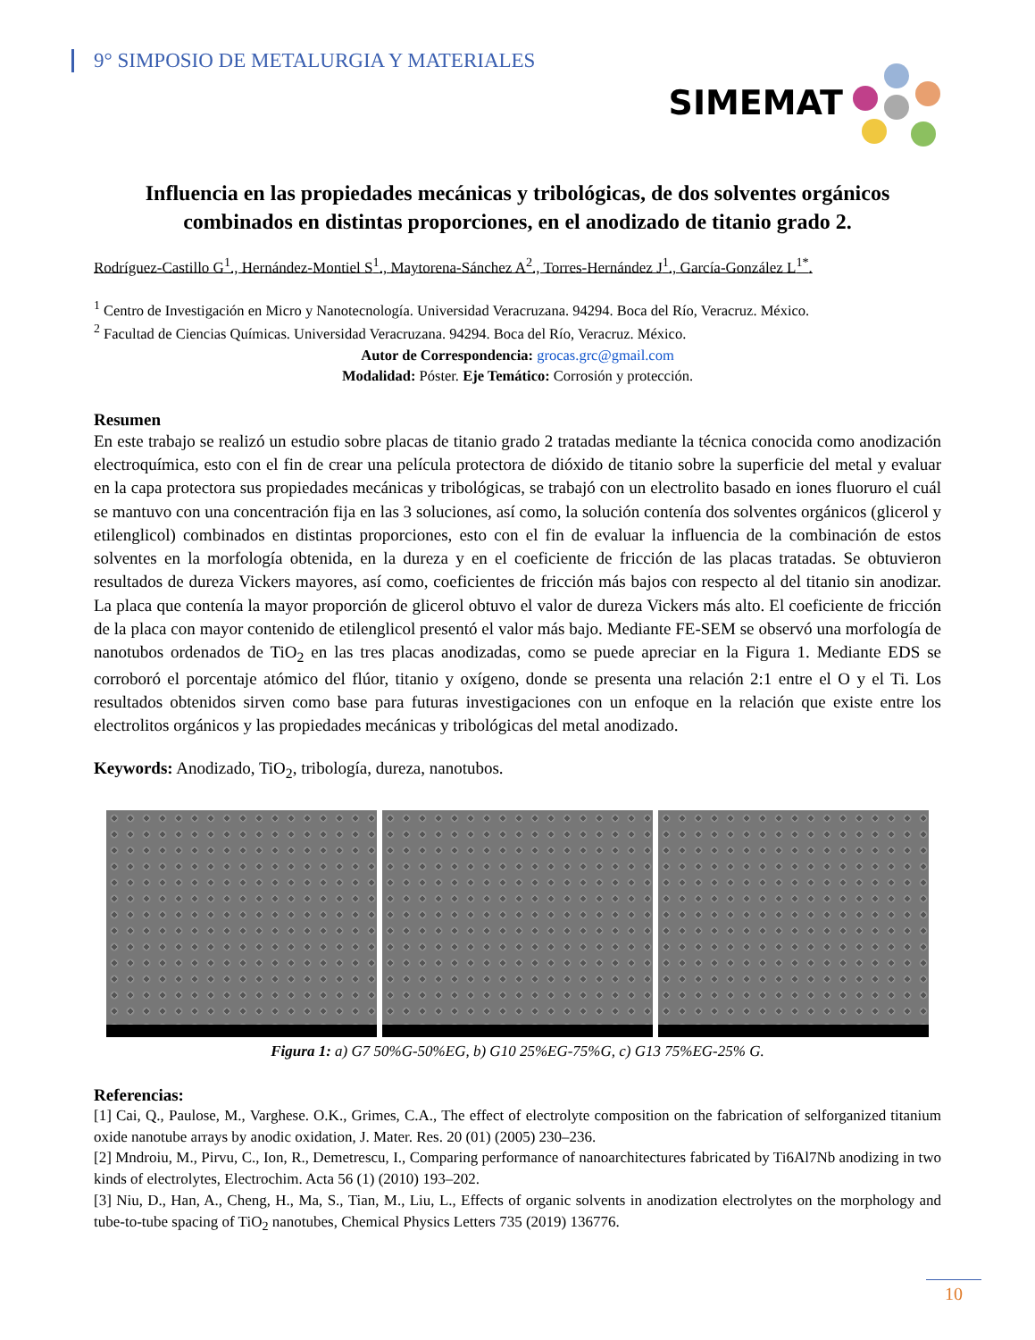9° SIMPOSIO DE METALURGIA Y MATERIALES
SIMEMAT
Influencia en las propiedades mecánicas y tribológicas, de dos solventes orgánicos combinados en distintas proporciones, en el anodizado de titanio grado 2.
Rodríguez-Castillo G<sup>1</sup>., Hernández-Montiel S<sup>1</sup>., Maytorena-Sánchez A<sup>2</sup>., Torres-Hernández J<sup>1</sup>., García-González L<sup>1*</sup>.
<sup>1</sup> Centro de Investigación en Micro y Nanotecnología. Universidad Veracruzana. 94294. Boca del Río, Veracruz. México.
<sup>2</sup> Facultad de Ciencias Químicas. Universidad Veracruzana. 94294. Boca del Río, Veracruz. México.
Autor de Correspondencia: grocas.grc@gmail.com
Modalidad: Póster. Eje Temático: Corrosión y protección.
Resumen
En este trabajo se realizó un estudio sobre placas de titanio grado 2 tratadas mediante la técnica conocida como anodización electroquímica, esto con el fin de crear una película protectora de dióxido de titanio sobre la superficie del metal y evaluar en la capa protectora sus propiedades mecánicas y tribológicas, se trabajó con un electrolito basado en iones fluoruro el cuál se mantuvo con una concentración fija en las 3 soluciones, así como, la solución contenía dos solventes orgánicos (glicerol y etilenglicol) combinados en distintas proporciones, esto con el fin de evaluar la influencia de la combinación de estos solventes en la morfología obtenida, en la dureza y en el coeficiente de fricción de las placas tratadas. Se obtuvieron resultados de dureza Vickers mayores, así como, coeficientes de fricción más bajos con respecto al del titanio sin anodizar. La placa que contenía la mayor proporción de glicerol obtuvo el valor de dureza Vickers más alto. El coeficiente de fricción de la placa con mayor contenido de etilenglicol presentó el valor más bajo. Mediante FE-SEM se observó una morfología de nanotubos ordenados de TiO<sub>2</sub> en las tres placas anodizadas, como se puede apreciar en la Figura 1. Mediante EDS se corroboró el porcentaje atómico del flúor, titanio y oxígeno, donde se presenta una relación 2:1 entre el O y el Ti. Los resultados obtenidos sirven como base para futuras investigaciones con un enfoque en la relación que existe entre los electrolitos orgánicos y las propiedades mecánicas y tribológicas del metal anodizado.
Keywords: Anodizado, TiO<sub>2</sub>, tribología, dureza, nanotubos.
Figura 1: a) G7 50%G-50%EG, b) G10 25%EG-75%G, c) G13 75%EG-25% G.
Referencias:
[1] Cai, Q., Paulose, M., Varghese. O.K., Grimes, C.A., The effect of electrolyte composition on the fabrication of selforganized titanium oxide nanotube arrays by anodic oxidation, J. Mater. Res. 20 (01) (2005) 230–236.
[2] Mndroiu, M., Pirvu, C., Ion, R., Demetrescu, I., Comparing performance of nanoarchitectures fabricated by Ti6Al7Nb anodizing in two kinds of electrolytes, Electrochim. Acta 56 (1) (2010) 193–202.
[3] Niu, D., Han, A., Cheng, H., Ma, S., Tian, M., Liu, L., Effects of organic solvents in anodization electrolytes on the morphology and tube-to-tube spacing of TiO<sub>2</sub> nanotubes, Chemical Physics Letters 735 (2019) 136776.
10